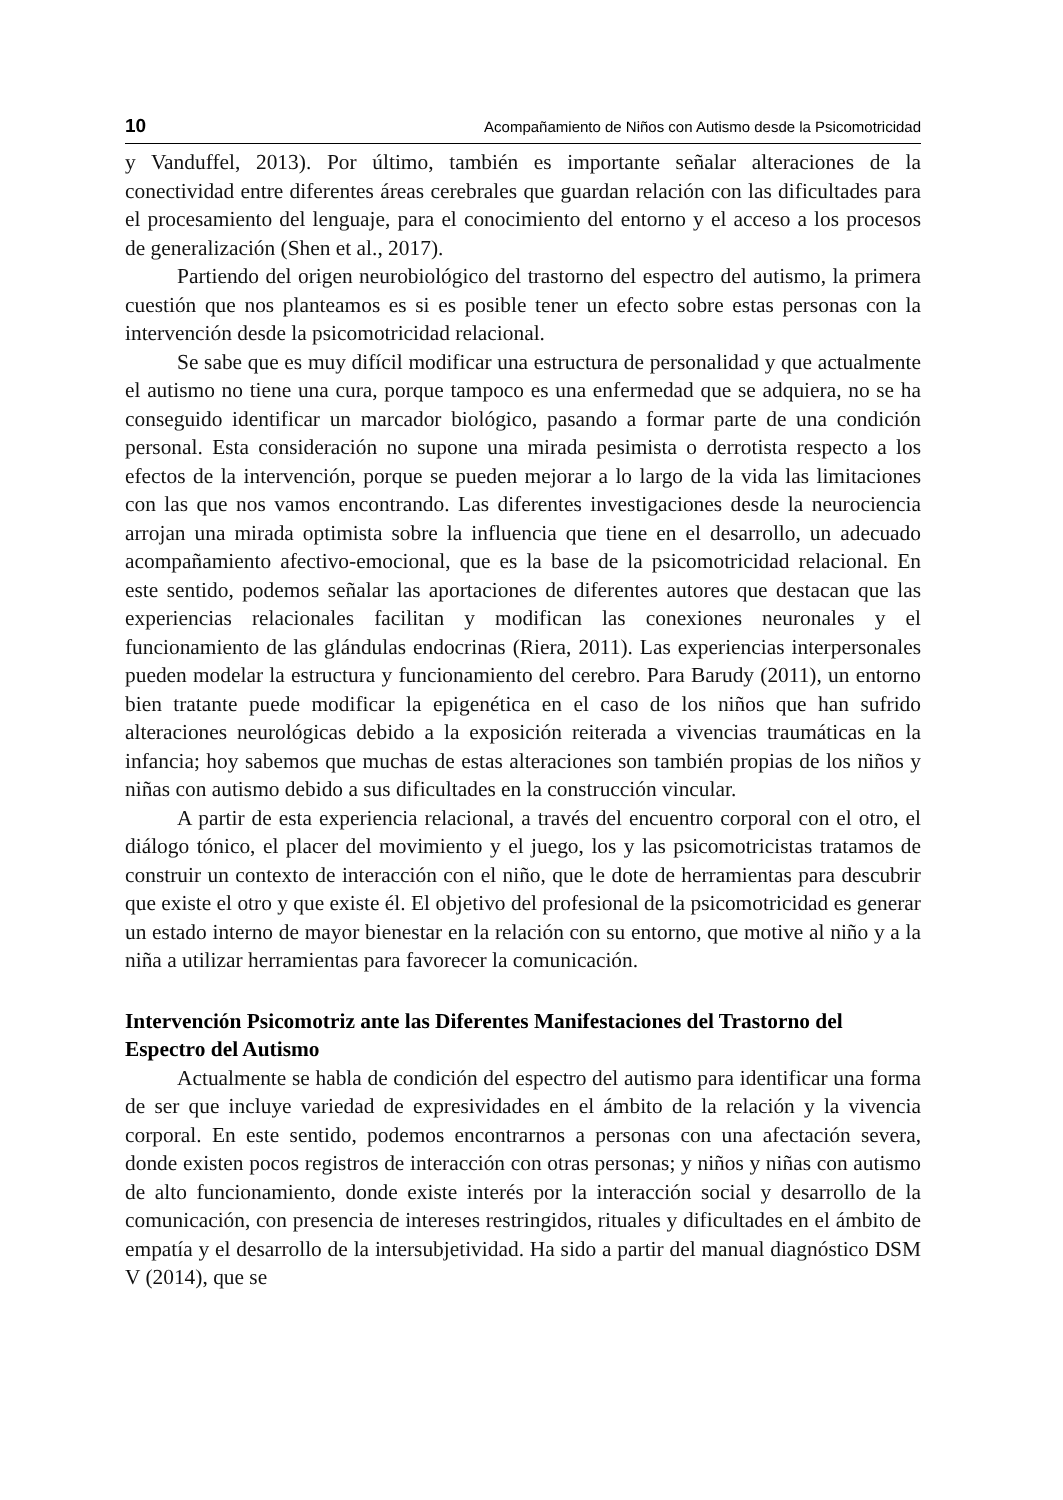10 Acompañamiento de Niños con Autismo desde la Psicomotricidad
y Vanduffel, 2013). Por último, también es importante señalar alteraciones de la conectividad entre diferentes áreas cerebrales que guardan relación con las dificultades para el procesamiento del lenguaje, para el conocimiento del entorno y el acceso a los procesos de generalización (Shen et al., 2017).
Partiendo del origen neurobiológico del trastorno del espectro del autismo, la primera cuestión que nos planteamos es si es posible tener un efecto sobre estas personas con la intervención desde la psicomotricidad relacional.
Se sabe que es muy difícil modificar una estructura de personalidad y que actualmente el autismo no tiene una cura, porque tampoco es una enfermedad que se adquiera, no se ha conseguido identificar un marcador biológico, pasando a formar parte de una condición personal. Esta consideración no supone una mirada pesimista o derrotista respecto a los efectos de la intervención, porque se pueden mejorar a lo largo de la vida las limitaciones con las que nos vamos encontrando. Las diferentes investigaciones desde la neurociencia arrojan una mirada optimista sobre la influencia que tiene en el desarrollo, un adecuado acompañamiento afectivo-emocional, que es la base de la psicomotricidad relacional. En este sentido, podemos señalar las aportaciones de diferentes autores que destacan que las experiencias relacionales facilitan y modifican las conexiones neuronales y el funcionamiento de las glándulas endocrinas (Riera, 2011). Las experiencias interpersonales pueden modelar la estructura y funcionamiento del cerebro. Para Barudy (2011), un entorno bien tratante puede modificar la epigenética en el caso de los niños que han sufrido alteraciones neurológicas debido a la exposición reiterada a vivencias traumáticas en la infancia; hoy sabemos que muchas de estas alteraciones son también propias de los niños y niñas con autismo debido a sus dificultades en la construcción vincular.
A partir de esta experiencia relacional, a través del encuentro corporal con el otro, el diálogo tónico, el placer del movimiento y el juego, los y las psicomotricistas tratamos de construir un contexto de interacción con el niño, que le dote de herramientas para descubrir que existe el otro y que existe él. El objetivo del profesional de la psicomotricidad es generar un estado interno de mayor bienestar en la relación con su entorno, que motive al niño y a la niña a utilizar herramientas para favorecer la comunicación.
Intervención Psicomotriz ante las Diferentes Manifestaciones del Trastorno del Espectro del Autismo
Actualmente se habla de condición del espectro del autismo para identificar una forma de ser que incluye variedad de expresividades en el ámbito de la relación y la vivencia corporal. En este sentido, podemos encontrarnos a personas con una afectación severa, donde existen pocos registros de interacción con otras personas; y niños y niñas con autismo de alto funcionamiento, donde existe interés por la interacción social y desarrollo de la comunicación, con presencia de intereses restringidos, rituales y dificultades en el ámbito de empatía y el desarrollo de la intersubjetividad. Ha sido a partir del manual diagnóstico DSM V (2014), que se